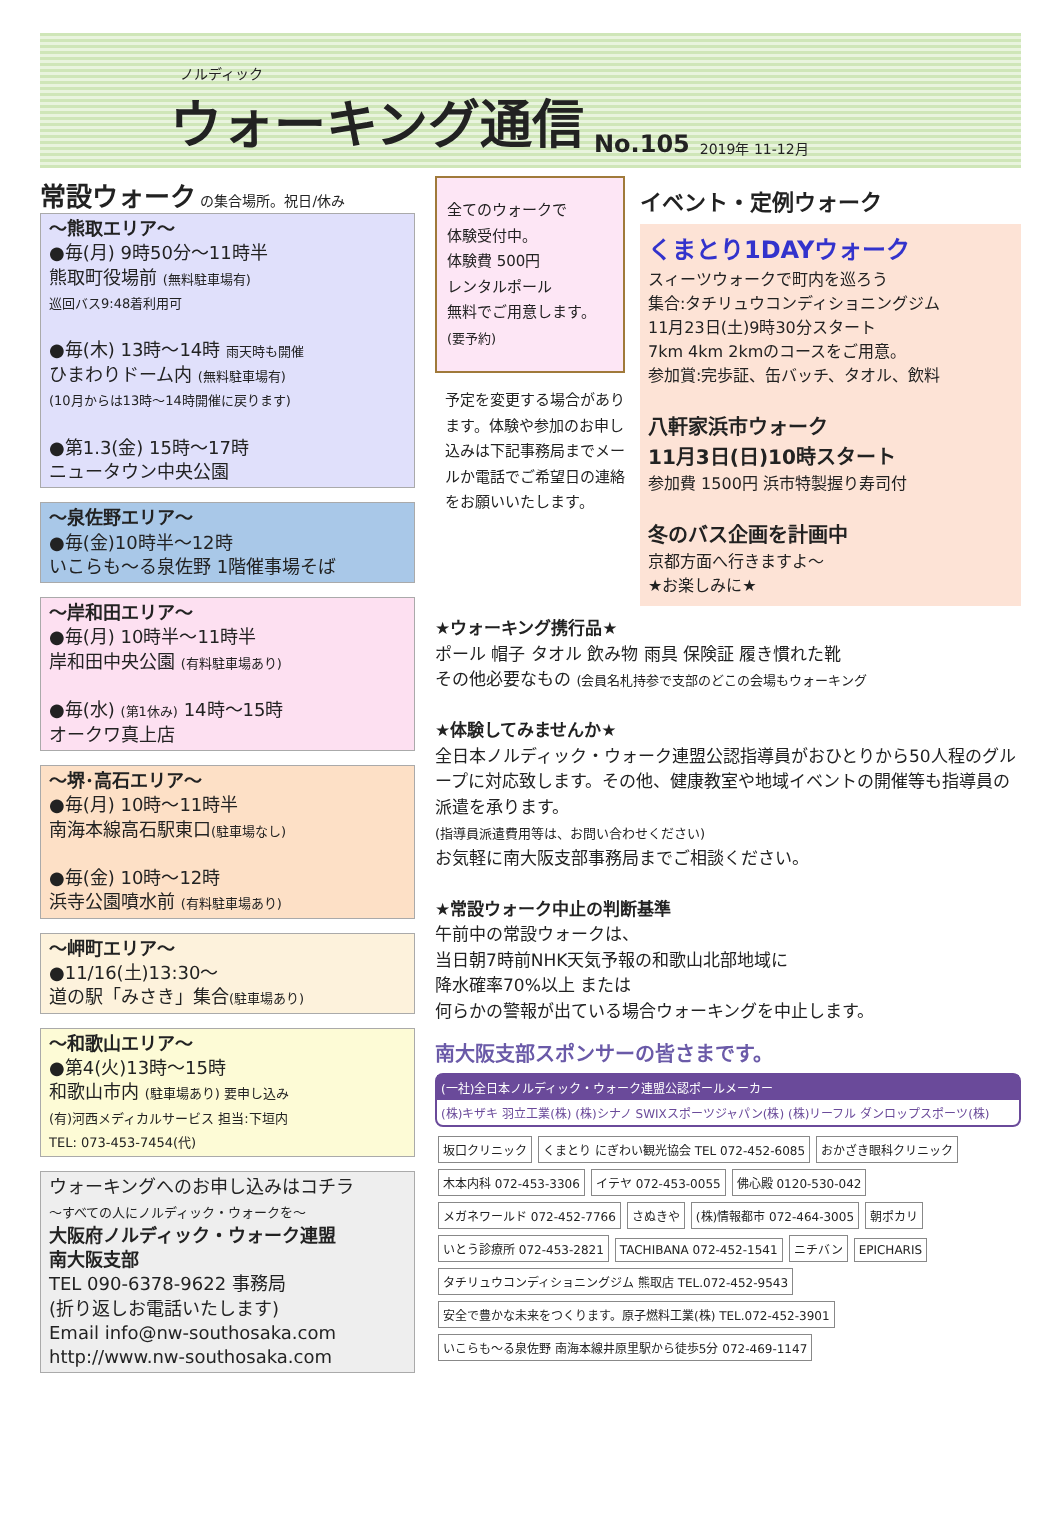ノルディック
ウォーキング通信
No.105 2019年 11-12月
常設ウォーク
の集合場所。祝日/休み
～熊取エリア～
●毎(月) 9時50分～11時半
熊取町役場前 (無料駐車場有)
巡回バス9:48着利用可
●毎(木) 13時～14時 雨天時も開催
ひまわりドーム内 (無料駐車場有)
(10月からは13時～14時開催に戻ります)
●第1.3(金) 15時～17時
ニュータウン中央公園
～泉佐野エリア～
●毎(金)10時半～12時
いこらも～る泉佐野 1階催事場そば
～岸和田エリア～
●毎(月) 10時半～11時半
岸和田中央公園 (有料駐車場あり)
●毎(水) (第1休み) 14時～15時
オークワ真上店
～堺･高石エリア～
●毎(月) 10時～11時半
南海本線高石駅東口(駐車場なし)
●毎(金) 10時～12時
浜寺公園噴水前 (有料駐車場あり)
～岬町エリア～
●11/16(土)13:30～
道の駅「みさき」集合(駐車場あり)
～和歌山エリア～
●第4(火)13時～15時
和歌山市内 (駐車場あり) 要申し込み
(有)河西メディカルサービス 担当:下垣内
TEL: 073-453-7454(代)
ウォーキングへのお申し込みはコチラ
～すべての人にノルディック・ウォークを～
大阪府ノルディック・ウォーク連盟
南大阪支部
TEL 090-6378-9622 事務局
(折り返しお電話いたします)
Email info@nw-southosaka.com
http://www.nw-southosaka.com
全てのウォークで
体験受付中。
体験費 500円
レンタルポール
無料でご用意します。
(要予約)
予定を変更する場合があります。体験や参加のお申し込みは下記事務局までメールか電話でご希望日の連絡をお願いいたします。
イベント・定例ウォーク
くまとり1DAYウォーク
スィーツウォークで町内を巡ろう
集合:タチリュウコンディショニングジム
11月23日(土)9時30分スタート
7km 4km 2kmのコースをご用意。
参加賞:完歩証、缶バッチ、タオル、飲料
八軒家浜市ウォーク
11月3日(日)10時スタート
参加費 1500円 浜市特製握り寿司付
冬のバス企画を計画中
京都方面へ行きますよ～
★お楽しみに★
★ウォーキング携行品★
ポール 帽子 タオル 飲み物 雨具 保険証 履き慣れた靴
その他必要なもの (会員名札持参で支部のどこの会場もウォーキング
★体験してみませんか★
全日本ノルディック・ウォーク連盟公認指導員がおひとりから50人程のグループに対応致します。その他、健康教室や地域イベントの開催等も指導員の派遣を承ります。
(指導員派遣費用等は、お問い合わせください)
お気軽に南大阪支部事務局までご相談ください。
★常設ウォーク中止の判断基準
午前中の常設ウォークは、
当日朝7時前NHK天気予報の和歌山北部地域に
降水確率70%以上 または
何らかの警報が出ている場合ウォーキングを中止します。
南大阪支部スポンサーの皆さまです。
(一社)全日本ノルディック・ウォーク連盟公認ポールメーカー
(株)キザキ 羽立工業(株) (株)シナノ SWIXスポーツジャパン(株) (株)リーフル ダンロップスポーツ(株)
坂口クリニック くまとり にぎわい観光協会 TEL 072-452-6085 おかざき眼科クリニック 木本内科 072-453-3306 イテヤ 072-453-0055 佛心殿 0120-530-042 メガネワールド 072-452-7766 さぬきや (株)情報都市 072-464-3005 朝ポカリ いとう診療所 072-453-2821 TACHIBANA 072-452-1541 ニチバン EPICHARIS タチリュウコンディショニングジム 熊取店 TEL.072-452-9543 安全で豊かな未来をつくります。原子燃料工業(株) TEL.072-452-3901 いこらも～る泉佐野 南海本線井原里駅から徒歩5分 072-469-1147